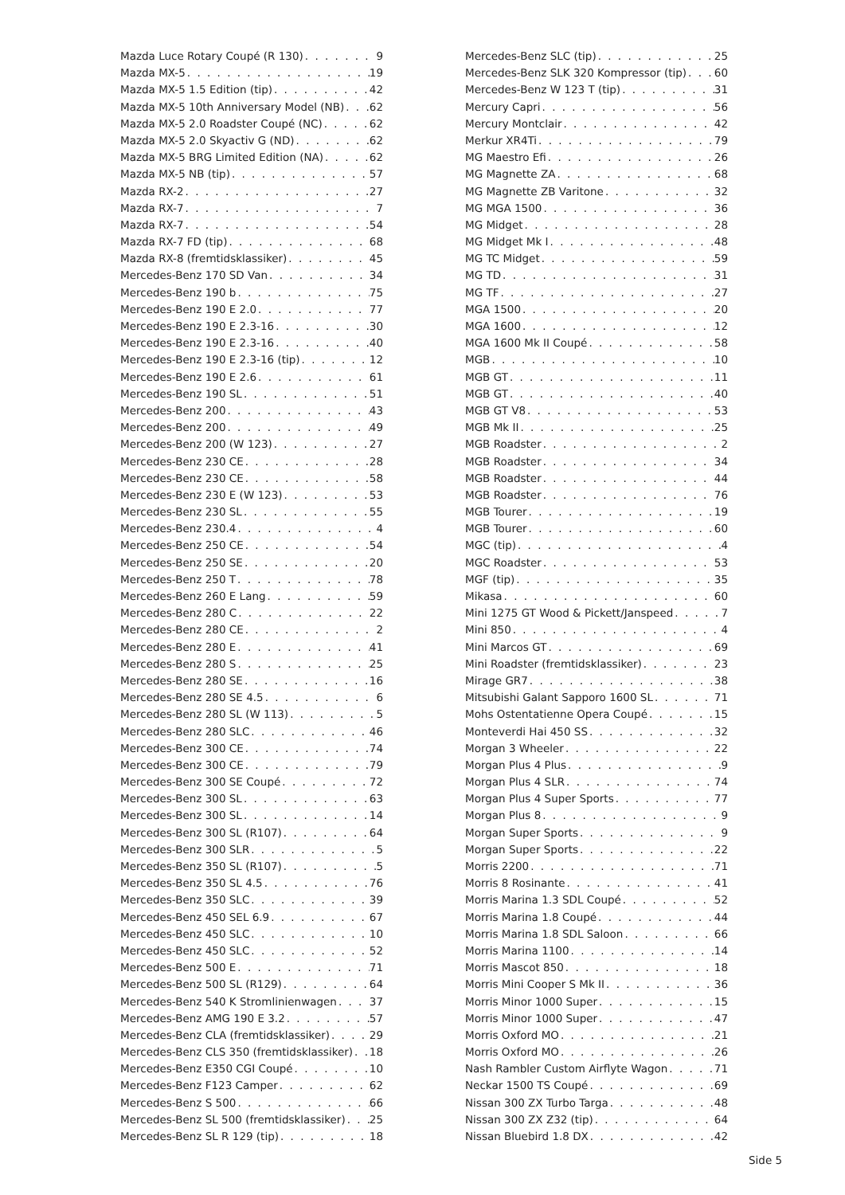Mazda Luce Rotary Coupé (R 130) 9
Mazda MX-5 19
Mazda MX-5 1.5 Edition (tip) 42
Mazda MX-5 10th Anniversary Model (NB) 62
Mazda MX-5 2.0 Roadster Coupé (NC) 62
Mazda MX-5 2.0 Skyactiv G (ND) 62
Mazda MX-5 BRG Limited Edition (NA) 62
Mazda MX-5 NB (tip) 57
Mazda RX-2 27
Mazda RX-7 7
Mazda RX-7 54
Mazda RX-7 FD (tip) 68
Mazda RX-8 (fremtidsklassiker) 45
Mercedes-Benz 170 SD Van 34
Mercedes-Benz 190 b 75
Mercedes-Benz 190 E 2.0 77
Mercedes-Benz 190 E 2.3-16 30
Mercedes-Benz 190 E 2.3-16 40
Mercedes-Benz 190 E 2.3-16 (tip) 12
Mercedes-Benz 190 E 2.6 61
Mercedes-Benz 190 SL 51
Mercedes-Benz 200 43
Mercedes-Benz 200 49
Mercedes-Benz 200 (W 123) 27
Mercedes-Benz 230 CE 28
Mercedes-Benz 230 CE 58
Mercedes-Benz 230 E (W 123) 53
Mercedes-Benz 230 SL 55
Mercedes-Benz 230.4 4
Mercedes-Benz 250 CE 54
Mercedes-Benz 250 SE 20
Mercedes-Benz 250 T 78
Mercedes-Benz 260 E Lang 59
Mercedes-Benz 280 C 22
Mercedes-Benz 280 CE 2
Mercedes-Benz 280 E 41
Mercedes-Benz 280 S 25
Mercedes-Benz 280 SE 16
Mercedes-Benz 280 SE 4.5 6
Mercedes-Benz 280 SL (W 113) 5
Mercedes-Benz 280 SLC 46
Mercedes-Benz 300 CE 74
Mercedes-Benz 300 CE 79
Mercedes-Benz 300 SE Coupé 72
Mercedes-Benz 300 SL 63
Mercedes-Benz 300 SL 14
Mercedes-Benz 300 SL (R107) 64
Mercedes-Benz 300 SLR 5
Mercedes-Benz 350 SL (R107) 5
Mercedes-Benz 350 SL 4.5 76
Mercedes-Benz 350 SLC 39
Mercedes-Benz 450 SEL 6.9 67
Mercedes-Benz 450 SLC 10
Mercedes-Benz 450 SLC 52
Mercedes-Benz 500 E 71
Mercedes-Benz 500 SL (R129) 64
Mercedes-Benz 540 K Stromlinienwagen 37
Mercedes-Benz AMG 190 E 3.2 57
Mercedes-Benz CLA (fremtidsklassiker) 29
Mercedes-Benz CLS 350 (fremtidsklassiker) 18
Mercedes-Benz E350 CGI Coupé 10
Mercedes-Benz F123 Camper 62
Mercedes-Benz S 500 66
Mercedes-Benz SL 500 (fremtidsklassiker) 25
Mercedes-Benz SL R 129 (tip) 18
Mercedes-Benz SLC (tip) 25
Mercedes-Benz SLK 320 Kompressor (tip) 60
Mercedes-Benz W 123 T (tip) 31
Mercury Capri 56
Mercury Montclair 42
Merkur XR4Ti 79
MG Maestro Efi 26
MG Magnette ZA 68
MG Magnette ZB Varitone 32
MG MGA 1500 36
MG Midget 28
MG Midget Mk I 48
MG TC Midget 59
MG TD 31
MG TF 27
MGA 1500 20
MGA 1600 12
MGA 1600 Mk II Coupé 58
MGB 10
MGB GT 11
MGB GT 40
MGB GT V8 53
MGB Mk II 25
MGB Roadster 2
MGB Roadster 34
MGB Roadster 44
MGB Roadster 76
MGB Tourer 19
MGB Tourer 60
MGC (tip) 4
MGC Roadster 53
MGF (tip) 35
Mikasa 60
Mini 1275 GT Wood & Pickett/Janspeed 7
Mini 850 4
Mini Marcos GT 69
Mini Roadster (fremtidsklassiker) 23
Mirage GR7 38
Mitsubishi Galant Sapporo 1600 SL 71
Mohs Ostentatienne Opera Coupé 15
Monteverdi Hai 450 SS 32
Morgan 3 Wheeler 22
Morgan Plus 4 Plus 9
Morgan Plus 4 SLR 74
Morgan Plus 4 Super Sports 77
Morgan Plus 8 9
Morgan Super Sports 9
Morgan Super Sports 22
Morris 2200 71
Morris 8 Rosinante 41
Morris Marina 1.3 SDL Coupé 52
Morris Marina 1.8 Coupé 44
Morris Marina 1.8 SDL Saloon 66
Morris Marina 1100 14
Morris Mascot 850 18
Morris Mini Cooper S Mk II 36
Morris Minor 1000 Super 15
Morris Minor 1000 Super 47
Morris Oxford MO 21
Morris Oxford MO 26
Nash Rambler Custom Airflyte Wagon 71
Neckar 1500 TS Coupé 69
Nissan 300 ZX Turbo Targa 48
Nissan 300 ZX Z32 (tip) 64
Nissan Bluebird 1.8 DX 42
Side 5